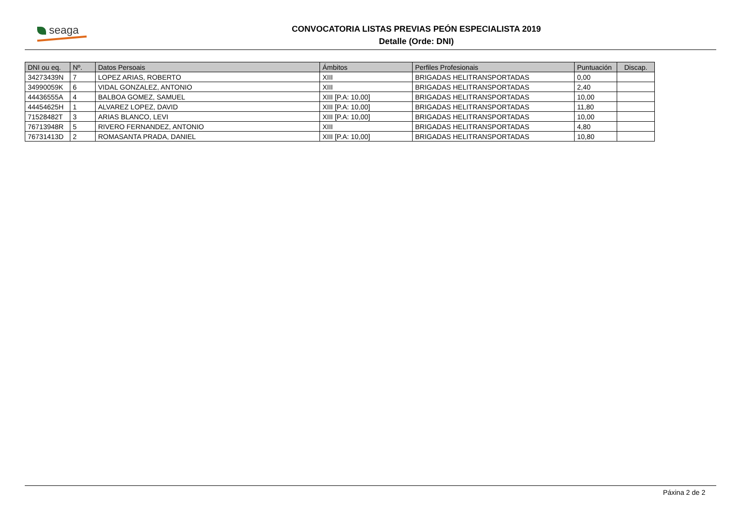seaga
CONVOCATORIA LISTAS PREVIAS PEÓN ESPECIALISTA 2019
Detalle (Orde: DNI)
| DNI ou eq. | Nº. | Datos Persoais | Ámbitos | Perfiles Profesionais | Puntuación | Discap. |
| --- | --- | --- | --- | --- | --- | --- |
| 34273439N | 7 | LOPEZ ARIAS, ROBERTO | XIII | BRIGADAS HELITRANSPORTADAS | 0,00 | |
| 34990059K | 6 | VIDAL GONZALEZ, ANTONIO | XIII | BRIGADAS HELITRANSPORTADAS | 2,40 | |
| 44436555A | 4 | BALBOA GOMEZ, SAMUEL | XIII [P.A: 10,00] | BRIGADAS HELITRANSPORTADAS | 10,00 | |
| 44454625H | 1 | ALVAREZ LOPEZ, DAVID | XIII [P.A: 10,00] | BRIGADAS HELITRANSPORTADAS | 11,80 | |
| 71528482T | 3 | ARIAS BLANCO, LEVI | XIII [P.A: 10,00] | BRIGADAS HELITRANSPORTADAS | 10,00 | |
| 76713948R | 5 | RIVERO FERNANDEZ, ANTONIO | XIII | BRIGADAS HELITRANSPORTADAS | 4,80 | |
| 76731413D | 2 | ROMASANTA PRADA, DANIEL | XIII [P.A: 10,00] | BRIGADAS HELITRANSPORTADAS | 10,80 | |
Páxina 2 de 2